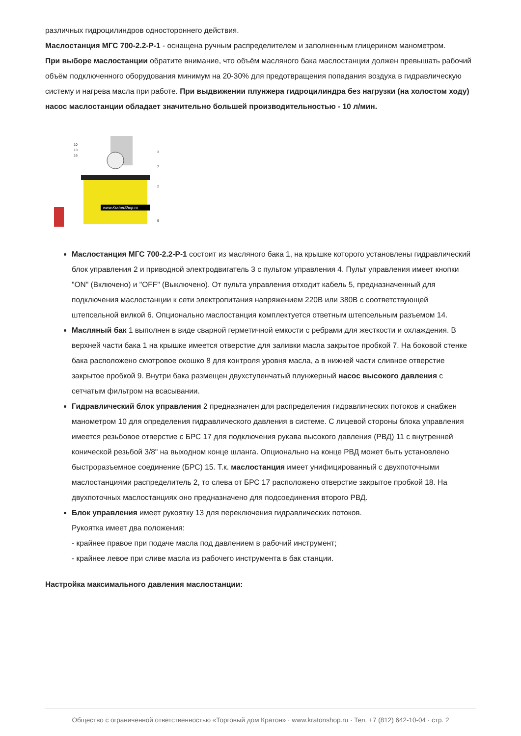различных гидроцилиндров одностороннего действия.
Маслостанция МГС 700-2.2-Р-1 - оснащена ручным распределителем и заполненным глицерином манометром.
При выборе маслостанции обратите внимание, что объём масляного бака маслостанции должен превышать рабочий объём подключенного оборудования минимум на 20-30% для предотвращения попадания воздуха в гидравлическую систему и нагрева масла при работе. При выдвижении плунжера гидроцилиндра без нагрузки (на холостом ходу) насос маслостанции обладает значительно большей производительностью - 10 л/мин.
www.KratonShop.ru
10
13
16
3
7
2
9
Маслостанция МГС 700-2.2-Р-1 состоит из масляного бака 1, на крышке которого установлены гидравлический блок управления 2 и приводной электродвигатель 3 с пультом управления 4. Пульт управления имеет кнопки "ON" (Включено) и "OFF" (Выключено). От пульта управления отходит кабель 5, предназначенный для подключения маслостанции к сети электропитания напряжением 220В или 380В с соответствующей штепсельной вилкой 6. Опционально маслостанция комплектуется ответным штепсельным разъемом 14.
Масляный бак 1 выполнен в виде сварной герметичной емкости с ребрами для жесткости и охлаждения. В верхней части бака 1 на крышке имеется отверстие для заливки масла закрытое пробкой 7. На боковой стенке бака расположено смотровое окошко 8 для контроля уровня масла, а в нижней части сливное отверстие закрытое пробкой 9. Внутри бака размещен двухступенчатый плунжерный насос высокого давления с сетчатым фильтром на всасывании.
Гидравлический блок управления 2 предназначен для распределения гидравлических потоков и снабжен манометром 10 для определения гидравлического давления в системе. С лицевой стороны блока управления имеется резьбовое отверстие с БРС 17 для подключения рукава высокого давления (РВД) 11 с внутренней конической резьбой 3/8" на выходном конце шланга. Опционально на конце РВД может быть установлено быстроразъемное соединение (БРС) 15. Т.к. маслостанция имеет унифицированный с двухпоточными маслостанциями распределитель 2, то слева от БРС 17 расположено отверстие закрытое пробкой 18. На двухпоточных маслостанциях оно предназначено для подсоединения второго РВД.
Блок управления имеет рукоятку 13 для переключения гидравлических потоков.
Рукоятка имеет два положения:
- крайнее правое при подаче масла под давлением в рабочий инструмент;
- крайнее левое при сливе масла из рабочего инструмента в бак станции.
Настройка максимального давления маслостанции:
Общество с ограниченной ответственностью «Торговый дом Кратон» · www.kratonshop.ru · Тел. +7 (812) 642-10-04 · стр. 2